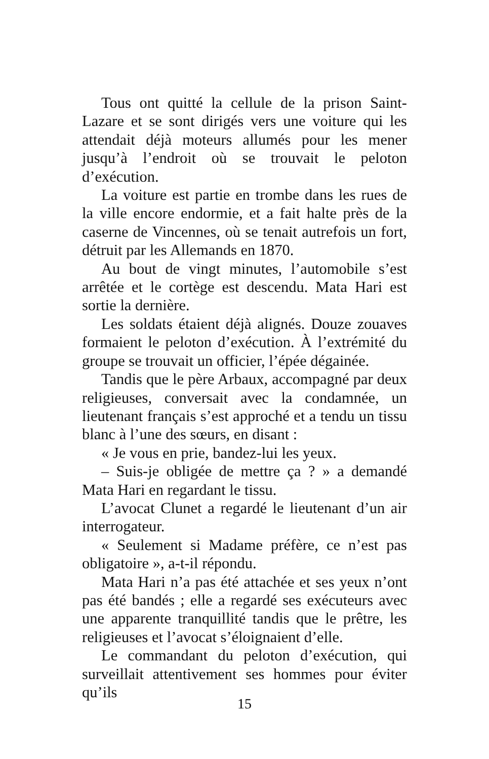Tous ont quitté la cellule de la prison Saint-Lazare et se sont dirigés vers une voiture qui les attendait déjà moteurs allumés pour les mener jusqu’à l’endroit où se trouvait le peloton d’exécution.
La voiture est partie en trombe dans les rues de la ville encore endormie, et a fait halte près de la caserne de Vincennes, où se tenait autrefois un fort, détruit par les Allemands en 1870.
Au bout de vingt minutes, l’automobile s’est arrêtée et le cortège est descendu. Mata Hari est sortie la dernière.
Les soldats étaient déjà alignés. Douze zouaves formaient le peloton d’exécution. À l’extrémité du groupe se trouvait un officier, l’épée dégainée.
Tandis que le père Arbaux, accompagné par deux religieuses, conversait avec la condamnée, un lieutenant français s’est approché et a tendu un tissu blanc à l’une des sœurs, en disant :
« Je vous en prie, bandez-lui les yeux.
– Suis-je obligée de mettre ça ? » a demandé Mata Hari en regardant le tissu.
L’avocat Clunet a regardé le lieutenant d’un air interrogateur.
« Seulement si Madame préfère, ce n’est pas obligatoire », a-t-il répondu.
Mata Hari n’a pas été attachée et ses yeux n’ont pas été bandés ; elle a regardé ses exécuteurs avec une apparente tranquillité tandis que le prêtre, les religieuses et l’avocat s’éloignaient d’elle.
Le commandant du peloton d’exécution, qui surveillait attentivement ses hommes pour éviter qu’ils
15